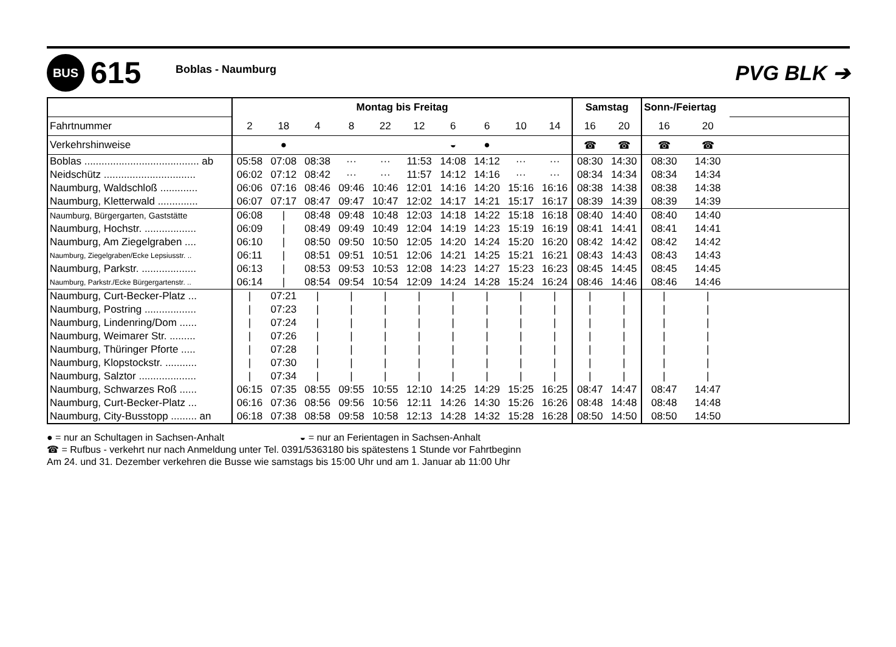BUS
615
Boblas - Naumburg
PVG BLK ➔
| | Montag bis Freitag | | | | | | | | | | Samstag | | Sonn-/Feiertag | | |
| Fahrtnummer | 2 | 18 | 4 | 8 | 22 | 12 | 6 | 6 | 10 | 14 | 16 | 20 | 16 | 20 | |
| Verkehrshinweise | | ● | | | | | ◒ | ● | | | ☎ | ☎ | ☎ | ☎ | |
| Boblas ........................................ ab | 05:58 | 07:08 | 08:38 | ··· | ··· | 11:53 | 14:08 | 14:12 | ··· | ··· | 08:30 | 14:30 | 08:30 | 14:30 | |
| Neidschütz ................................ | 06:02 | 07:12 | 08:42 | ··· | ··· | 11:57 | 14:12 | 14:16 | ··· | ··· | 08:34 | 14:34 | 08:34 | 14:34 | |
| Naumburg, Waldschloß ............. | 06:06 | 07:16 | 08:46 | 09:46 | 10:46 | 12:01 | 14:16 | 14:20 | 15:16 | 16:16 | 08:38 | 14:38 | 08:38 | 14:38 | |
| Naumburg, Kletterwald .............. | 06:07 | 07:17 | 08:47 | 09:47 | 10:47 | 12:02 | 14:17 | 14:21 | 15:17 | 16:17 | 08:39 | 14:39 | 08:39 | 14:39 | |
| Naumburg, Bürgergarten, Gaststätte | 06:08 | / | 08:48 | 09:48 | 10:48 | 12:03 | 14:18 | 14:22 | 15:18 | 16:18 | 08:40 | 14:40 | 08:40 | 14:40 | |
| Naumburg, Hochstr. .................. | 06:09 | / | 08:49 | 09:49 | 10:49 | 12:04 | 14:19 | 14:23 | 15:19 | 16:19 | 08:41 | 14:41 | 08:41 | 14:41 | |
| Naumburg, Am Ziegelgraben .... | 06:10 | / | 08:50 | 09:50 | 10:50 | 12:05 | 14:20 | 14:24 | 15:20 | 16:20 | 08:42 | 14:42 | 08:42 | 14:42 | |
| Naumburg, Ziegelgraben/Ecke Lepsiusstr. .. | 06:11 | / | 08:51 | 09:51 | 10:51 | 12:06 | 14:21 | 14:25 | 15:21 | 16:21 | 08:43 | 14:43 | 08:43 | 14:43 | |
| Naumburg, Parkstr. ................... | 06:13 | / | 08:53 | 09:53 | 10:53 | 12:08 | 14:23 | 14:27 | 15:23 | 16:23 | 08:45 | 14:45 | 08:45 | 14:45 | |
| Naumburg, Parkstr./Ecke Bürgergartenstr. .. | 06:14 | / | 08:54 | 09:54 | 10:54 | 12:09 | 14:24 | 14:28 | 15:24 | 16:24 | 08:46 | 14:46 | 08:46 | 14:46 | |
| Naumburg, Curt-Becker-Platz ... | / | 07:21 | / | / | / | / | / | / | / | / | / | / | / | / | |
| Naumburg, Postring .................. | / | 07:23 | / | / | / | / | / | / | / | / | / | / | / | / | |
| Naumburg, Lindenring/Dom ...... | / | 07:24 | / | / | / | / | / | / | / | / | / | / | / | / | |
| Naumburg, Weimarer Str. ......... | / | 07:26 | / | / | / | / | / | / | / | / | / | / | / | / | |
| Naumburg, Thüringer Pforte ..... | / | 07:28 | / | / | / | / | / | / | / | / | / | / | / | / | |
| Naumburg, Klopstockstr. ........... | / | 07:30 | / | / | / | / | / | / | / | / | / | / | / | / | |
| Naumburg, Salztor .................... | / | 07:34 | / | / | / | / | / | / | / | / | / | / | / | / | |
| Naumburg, Schwarzes Roß ...... | 06:15 | 07:35 | 08:55 | 09:55 | 10:55 | 12:10 | 14:25 | 14:29 | 15:25 | 16:25 | 08:47 | 14:47 | 08:47 | 14:47 | |
| Naumburg, Curt-Becker-Platz ... | 06:16 | 07:36 | 08:56 | 09:56 | 10:56 | 12:11 | 14:26 | 14:30 | 15:26 | 16:26 | 08:48 | 14:48 | 08:48 | 14:48 | |
| Naumburg, City-Busstopp ......... an | 06:18 | 07:38 | 08:58 | 09:58 | 10:58 | 12:13 | 14:28 | 14:32 | 15:28 | 16:28 | 08:50 | 14:50 | 08:50 | 14:50 | |
● = nur an Schultagen in Sachsen-Anhalt ◒ = nur an Ferientagen in Sachsen-Anhalt
☎ = Rufbus - verkehrt nur nach Anmeldung unter Tel. 0391/5363180 bis spätestens 1 Stunde vor Fahrtbeginn
Am 24. und 31. Dezember verkehren die Busse wie samstags bis 15:00 Uhr und am 1. Januar ab 11:00 Uhr